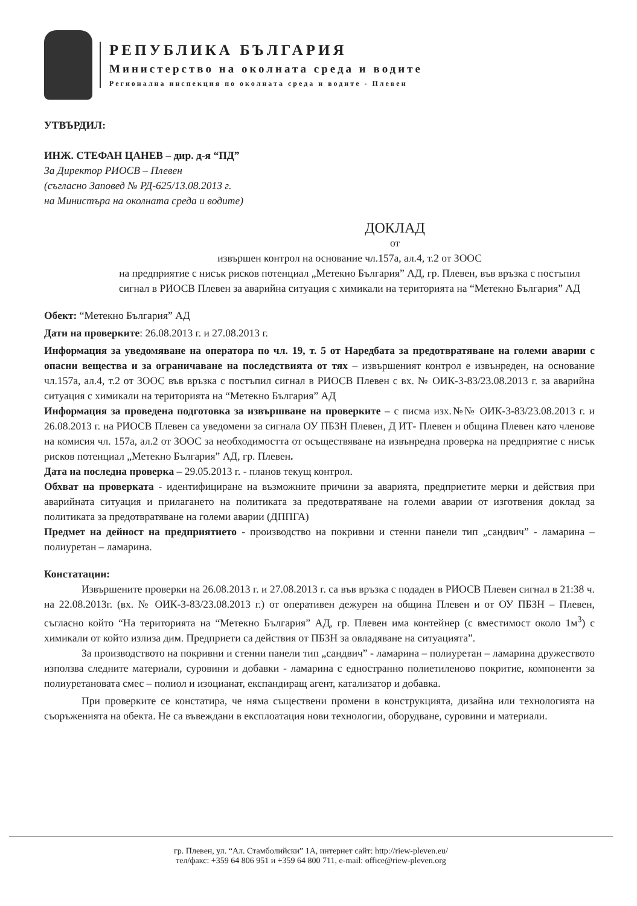РЕПУБЛИКА БЪЛГАРИЯ
Министерство на околната среда и водите
Регионална инспекция по околната среда и водите - Плевен
УТВЪРДИЛ:
ИНЖ. СТЕФАН ЦАНЕВ – дир. д-я “ПД”
За Директор РИОСВ – Плевен
(съгласно Заповед № РД-625/13.08.2013 г.
на Министъра на околната среда и водите)
ДОКЛАД
от
извършен контрол на основание чл.157а, ал.4, т.2 от ЗООС
на предприятие с нисък рисков потенциал „Метекно България” АД, гр. Плевен, във връзка с постъпил сигнал в РИОСВ Плевен за аварийна ситуация с химикали на територията на “Метекно България” АД
Обект: “Метекно България” АД
Дати на проверките: 26.08.2013 г. и 27.08.2013 г.
Информация за уведомяване на оператора по чл. 19, т. 5 от Наредбата за предотвратяване на големи аварии с опасни вещества и за ограничаване на последствията от тях – извършеният контрол е извънреден, на основание чл.157а, ал.4, т.2 от ЗООС във връзка с постъпил сигнал в РИОСВ Плевен с вх. № ОИК-3-83/23.08.2013 г. за аварийна ситуация с химикали на територията на “Метекно България” АД
Информация за проведена подготовка за извършване на проверките – с писма изх.№№ ОИК-3-83/23.08.2013 г. и 26.08.2013 г. на РИОСВ Плевен са уведомени за сигнала ОУ ПБЗН Плевен, Д ИТ- Плевен и община Плевен като членове на комисия чл. 157а, ал.2 от ЗООС за необходимостта от осъществяване на извънредна проверка на предприятие с нисък рисков потенциал „Метекно България” АД, гр. Плевен.
Дата на последна проверка – 29.05.2013 г. - планов текущ контрол.
Обхват на проверката - идентифициране на възможните причини за аварията, предприетите мерки и действия при аварийната ситуация и прилагането на политиката за предотвратяване на големи аварии от изготвения доклад за политиката за предотвратяване на големи аварии (ДППГА)
Предмет на дейност на предприятието - производство на покривни и стенни панели тип „сандвич” - ламарина – полиуретан – ламарина.
Констатации:
Извършените проверки на 26.08.2013 г. и 27.08.2013 г. са във връзка с подаден в РИОСВ Плевен сигнал в 21:38 ч. на 22.08.2013г. (вх. № ОИК-3-83/23.08.2013 г.) от оперативен дежурен на община Плевен и от ОУ ПБЗН – Плевен, съгласно който “На територията на “Метекно България” АД, гр. Плевен има контейнер (с вместимост около 1м<sup>3</sup>) с химикали от който излиза дим. Предприети са действия от ПБЗН за овладяване на ситуацията”.
За производството на покривни и стенни панели тип „сандвич” - ламарина – полиуретан – ламарина дружеството използва следните материали, суровини и добавки - ламарина с едностранно полиетиленово покритие, компоненти за полиуретановата смес – полиол и изоцианат, експандиращ агент, катализатор и добавка.
При проверките се констатира, че няма съществени промени в конструкцията, дизайна или технологията на съоръженията на обекта. Не са въвеждани в експлоатация нови технологии, оборудване, суровини и материали.
гр. Плевен, ул. “Ал. Стамболийски” 1А, интернет сайт: http://riew-pleven.eu/
тел/факс: +359 64 806 951 и +359 64 800 711, e-mail: office@riew-pleven.org